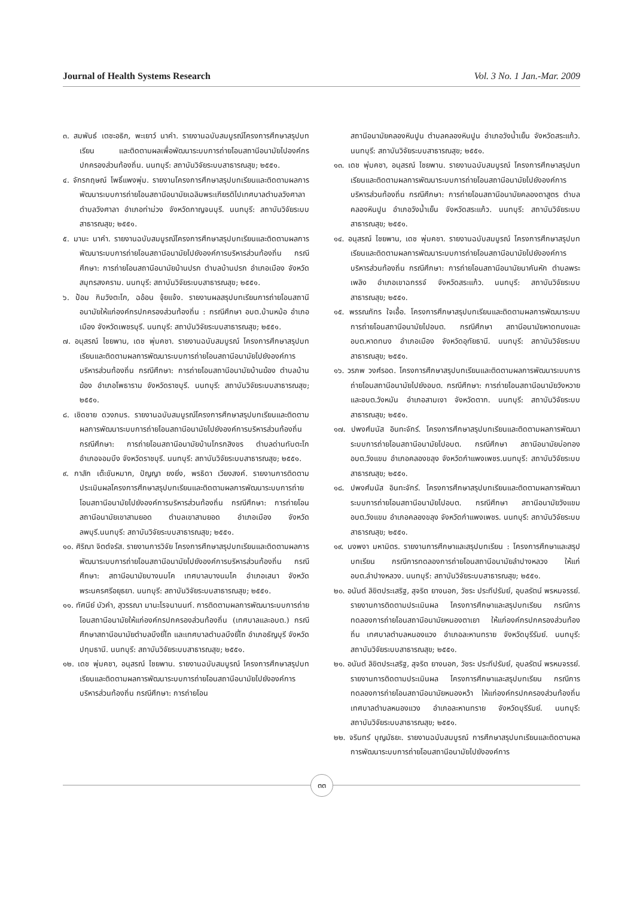Journal of Health Systems Research Vol. 3 No. 1 Jan.-Mar. 2009
๓. สมพันธ์ เตชะอธิก, พะเยาว์ นาคำ. รายงานฉบับสมบูรณ์โครงการศึกษาสรุปบทเรียน และติดตามผลเพื่อพัฒนาระบบการถ่ายโอนสถานีอนามัยไปองค์กรปกครองส่วนท้องถิ่น. นนทบุรี: สถาบันวิจัยระบบสาธารณสุข; ๒๕๕๑.
๔. จักรกฤษณ์ โพธิ์แพงพุ่ม. รายงานโครงการศึกษาสรุปบทเรียนและติดตามผลการพัฒนาระบบการถ่ายโอนสถานีอนามัยเฉลิมพระเกียรติไปเทศบาลตำบลวังศาลา ตำบลวังศาลา อำเภอท่าม่วง จังหวัดกาญจนบุรี. นนทบุรี: สถาบันวิจัยระบบสาธารณสุข; ๒๕๕๑.
๕. มานะ นาคำ. รายงานฉบับสมบูรณ์โครงการศึกษาสรุปบทเรียนและติดตามผลการพัฒนาระบบการถ่ายโอนสถานีอนามัยไปยังองค์การบริหารส่วนท้องถิ่น กรณีศึกษา: การถ่ายโอนสถานีอนามัยบ้านปรก ตำบลบ้านปรก อำเภอเมือง จังหวัดสมุทรสงคราม. นนทบุรี: สถาบันวิจัยระบบสาธารณสุข; ๒๕๕๑.
๖. ป้อม กิมวังตะโก, ฉอ้อน จุ้ยแจ้ง. รายงานผลสรุปบทเรียนการถ่ายโอนสถานีอนามัยให้แก่องค์กรปกครองส่วนท้องถิ่น : กรณีศึกษา อบต.บ้านหม้อ อำเภอเมือง จังหวัดเพชรบุรี. นนทบุรี: สถาบันวิจัยระบบสาธารณสุข; ๒๕๕๑.
๗. อนุสรณ์ ไชยพาน, เดช พุ่มคชา. รายงานฉบับสมบูรณ์ โครงการศึกษาสรุปบทเรียนและติดตามผลการพัฒนาระบบการถ่ายโอนสถานีอนามัยไปยังองค์การบริหารส่วนท้องถิ่น กรณีศึกษา: การถ่ายโอนสถานีอนามัยบ้านฆ้อง ตำบลบ้านฆ้อง อำเภอโพธาราม จังหวัดราชบุรี. นนทบุรี: สถาบันวิจัยระบบสาธารณสุข; ๒๕๕๑.
๘. เชิดชาย ดวงภมร. รายงานฉบับสมบูรณ์โครงการศึกษาสรุปบทเรียนและติดตามผลการพัฒนาระบบการถ่ายโอนสถานีอนามัยไปยังองค์การบริหารส่วนท้องถิ่น กรณีศึกษา: การถ่ายโอนสถานีอนามัยบ้านโกรกสิงขร ตำบลด่านทับตะโก อำเภอจอมบึง จังหวัดราชบุรี. นนทบุรี: สถาบันวิจัยระบบสาธารณสุข; ๒๕๕๑.
๙. กาสัก เต๊ะขันหมาก, ปัญญา ยงยิ่ง, พรธิดา เวียงสงค์. รายงานการติดตามประเมินผลโครงการศึกษาสรุปบทเรียนและติดตามผลการพัฒนาระบบการถ่ายโอนสถานีอนามัยไปยังองค์การบริหารส่วนท้องถิ่น กรณีศึกษา: การถ่ายโอนสถานีอนามัยเขาสามยอด ตำบลเขาสามยอด อำเภอเมือง จังหวัดลพบุรี.นนทบุรี: สถาบันวิจัยระบบสาธารณสุข; ๒๕๕๑.
๑๐. ศิริณา จิตต์จรัส. รายงานการวิจัย โครงการศึกษาสรุปบทเรียนและติดตามผลการพัฒนาระบบการถ่ายโอนสถานีอนามัยไปยังองค์การบริหารส่วนท้องถิ่น กรณีศึกษา: สถานีอนามัยบางนมโค เทศบาลบางนมโค อำเภอเสนา จังหวัดพระนครศรีอยุธยา. นนทบุรี: สถาบันวิจัยระบบสาธารณสุข; ๒๕๕๑.
๑๑. ทัศนีย์ บัวคำ, สุวรรณา มานะโรจนานนท์. การติดตามผลการพัฒนาระบบการถ่ายโอนสถานีอนามัยให้แก่องค์กรปกครองส่วนท้องถิ่น (เทศบาลและอบต.) กรณีศึกษาสถานีอนามัยตำบลบึงยี่โถ และเทศบาลตำบลบึงยี่โถ อำเภอธัญบุรี จังหวัดปทุมธานี. นนทบุรี: สถาบันวิจัยระบบสาธารณสุข; ๒๕๕๑.
๑๒. เดช พุ่มคชา, อนุสรณ์ ไชยพาน. รายงานฉบับสมบูรณ์ โครงการศึกษาสรุปบทเรียนและติดตามผลการพัฒนาระบบการถ่ายโอนสถานีอนามัยไปยังองค์การบริหารส่วนท้องถิ่น กรณีศึกษา: การถ่ายโอน
สถานีอนามัยคลองหินปูน ตำบลคลองหินปูน อำเภอวังน้ำเย็น จังหวัดสระแก้ว. นนทบุรี: สถาบันวิจัยระบบสาธารณสุข; ๒๕๕๑.
๑๓. เดช พุ่มคชา, อนุสรณ์ ไชยพาน. รายงานฉบับสมบูรณ์ โครงการศึกษาสรุปบทเรียนและติดตามผลการพัฒนาระบบการถ่ายโอนสถานีอนามัยไปยังองค์การบริหารส่วนท้องถิ่น กรณีศึกษา: การถ่ายโอนสถานีอนามัยคลองตาสูตร ตำบลคลองหินปูน อำเภอวังน้ำเย็น จังหวัดสระแก้ว. นนทบุรี: สถาบันวิจัยระบบสาธารณสุข; ๒๕๕๑.
๑๔. อนุสรณ์ ไชยพาน, เดช พุ่มคชา. รายงานฉบับสมบูรณ์ โครงการศึกษาสรุปบทเรียนและติดตามผลการพัฒนาระบบการถ่ายโอนสถานีอนามัยไปยังองค์การบริหารส่วนท้องถิ่น กรณีศึกษา: การถ่ายโอนสถานีอนามัยนาคันหัก ตำบลพระเพลิง อำเภอเขาฉกรรจ์ จังหวัดสระแก้ว. นนทบุรี: สถาบันวิจัยระบบสาธารณสุข; ๒๕๕๑.
๑๕. พรรณภัทร ใจเอื้อ. โครงการศึกษาสรุปบทเรียนและติดตามผลการพัฒนาระบบการถ่ายโอนสถานีอนามัยไปอบต. กรณีศึกษา สถานีอนามัยหาดทนงและอบต.หาดทนง อำเภอเมือง จังหวัดอุทัยธานี. นนทบุรี: สถาบันวิจัยระบบสาธารณสุข; ๒๕๕๑.
๑๖. วรภพ วงศ์รอด. โครงการศึกษาสรุปบทเรียนและติดตามผลการพัฒนาระบบการถ่ายโอนสถานีอนามัยไปยังอบต. กรณีศึกษา: การถ่ายโอนสถานีอนามัยวังหวาย และอบต.วังหมัน อำเภอสามเงา จังหวัดตาก. นนทบุรี: สถาบันวิจัยระบบสาธารณสุข; ๒๕๕๑.
๑๗. ปพงศ์มนัส อินทะจักร์. โครงการศึกษาสรุปบทเรียนและติดตามผลการพัฒนาระบบการถ่ายโอนสถานีอนามัยไปอบต. กรณีศึกษา สถานีอนามัยบ่อทอง อบต.วังแขม อำเภอคลองขลุง จังหวัดกำแพงเพชร.นนทบุรี: สถาบันวิจัยระบบสาธารณสุข; ๒๕๕๑.
๑๘. ปพงศ์มนัส อินทะจักร์. โครงการศึกษาสรุปบทเรียนและติดตามผลการพัฒนาระบบการถ่ายโอนสถานีอนามัยไปอบต. กรณีศึกษา สถานีอนามัยวังแขม อบต.วังแขม อำเภอคลองขลุง จังหวัดกำแพงเพชร. นนทบุรี: สถาบันวิจัยระบบสาธารณสุข; ๒๕๕๑.
๑๙. นงพงา มหามิตร. รายงานการศึกษาและสรุปบทเรียน : โครงการศึกษาและสรุปบทเรียน กรณีการทดลองการถ่ายโอนสถานีอนามัยลำปางหลวง ให้แก่อบต.ลำปางหลวง. นนทบุรี: สถาบันวิจัยระบบสาธารณสุข; ๒๕๕๑.
๒๐. อนันต์ ลิขิตประเสริฐ, สุจริต ยางนอก, วัชระ ประทีปรัมย์, อุบลรัตน์ พรหมจรรย์. รายงานการติดตามประเมินผล โครงการศึกษาและสรุปบทเรียน กรณีการทดลองการถ่ายโอนสถานีอนามัยหนองตาเยา ให้แก่องค์กรปกครองส่วนท้องถิ่น เทศบาลตำบลหนองแวง อำเภอละหานทราย จังหวัดบุรีรัมย์. นนทบุรี: สถาบันวิจัยระบบสาธารณสุข; ๒๕๕๑.
๒๑. อนันต์ ลิขิตประเสริฐ, สุจริต ยางนอก, วัชระ ประทีปรัมย์, อุบลรัตน์ พรหมจรรย์. รายงานการติดตามประเมินผล โครงการศึกษาและสรุปบทเรียน กรณีการทดลองการถ่ายโอนสถานีอนามัยหนองหว้า ให้แก่องค์กรปกครองส่วนท้องถิ่น เทศบาลตำบลหนองแวง อำเภอละหานทราย จังหวัดบุรีรัมย์. นนทบุรี: สถาบันวิจัยระบบสาธารณสุข; ๒๕๕๑.
๒๒. จรินทร์ บุญมัธยะ. รายงานฉบับสมบูรณ์ การศึกษาสรุปบทเรียนและติดตามผลการพัฒนาระบบการถ่ายโอนสถานีอนามัยไปยังองค์การ
๓๓